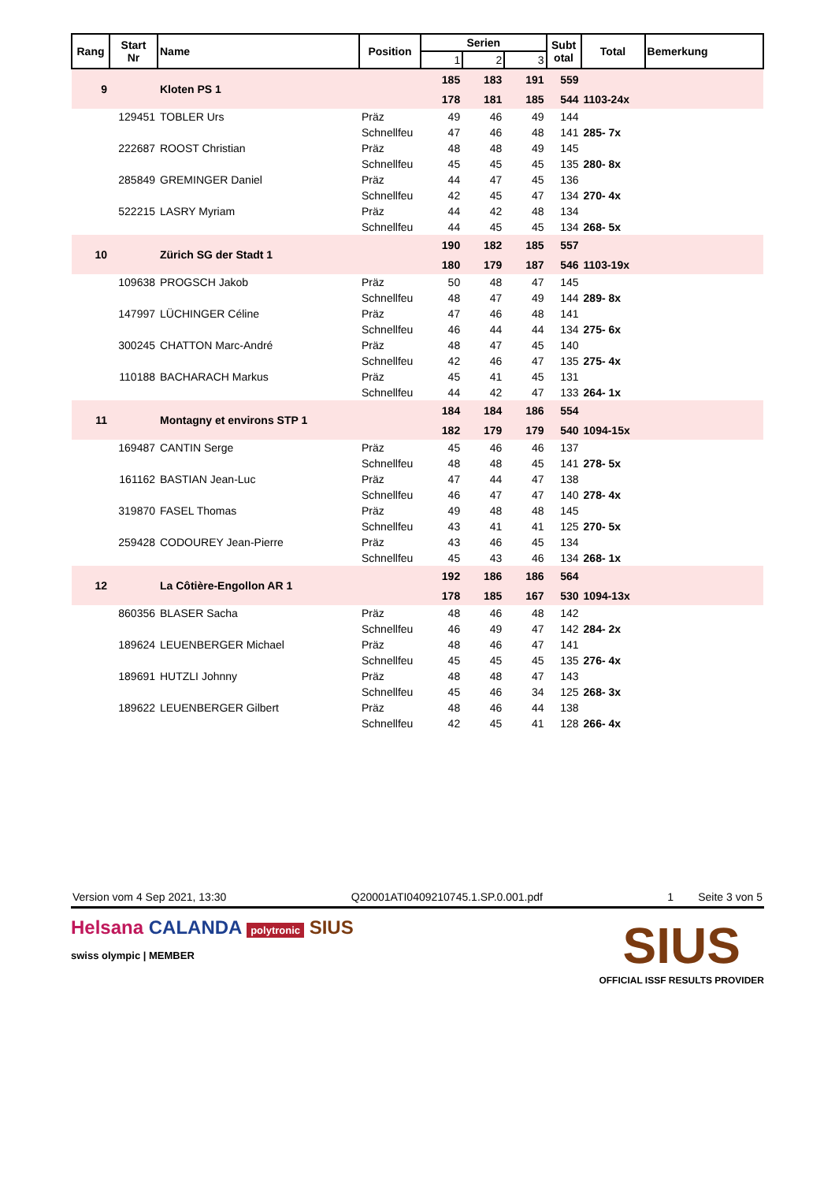| Rang | Start Nr | Name | Position | Serien | | | Subt otal | Total | Bemerkung |
| --- | --- | --- | --- | --- | --- | --- | --- | --- | --- |
| | | | | 1 | 2 | 3 | | | |
| 9 | | Kloten PS 1 | | 185 | 183 | 191 | 559 | | |
| | | | | 178 | 181 | 185 | 544 | 1103-24x | |
| | 129451 | TOBLER Urs | Präz | 49 | 46 | 49 | 144 | | |
| | | | Schnellfeu | 47 | 46 | 48 | 141 | 285- 7x | |
| | 222687 | ROOST Christian | Präz | 48 | 48 | 49 | 145 | | |
| | | | Schnellfeu | 45 | 45 | 45 | 135 | 280- 8x | |
| | 285849 | GREMINGER Daniel | Präz | 44 | 47 | 45 | 136 | | |
| | | | Schnellfeu | 42 | 45 | 47 | 134 | 270- 4x | |
| | 522215 | LASRY Myriam | Präz | 44 | 42 | 48 | 134 | | |
| | | | Schnellfeu | 44 | 45 | 45 | 134 | 268- 5x | |
| 10 | | Zürich SG der Stadt 1 | | 190 | 182 | 185 | 557 | | |
| | | | | 180 | 179 | 187 | 546 | 1103-19x | |
| | 109638 | PROGSCH Jakob | Präz | 50 | 48 | 47 | 145 | | |
| | | | Schnellfeu | 48 | 47 | 49 | 144 | 289- 8x | |
| | 147997 | LÜCHINGER Céline | Präz | 47 | 46 | 48 | 141 | | |
| | | | Schnellfeu | 46 | 44 | 44 | 134 | 275- 6x | |
| | 300245 | CHATTON Marc-André | Präz | 48 | 47 | 45 | 140 | | |
| | | | Schnellfeu | 42 | 46 | 47 | 135 | 275- 4x | |
| | 110188 | BACHARACH Markus | Präz | 45 | 41 | 45 | 131 | | |
| | | | Schnellfeu | 44 | 42 | 47 | 133 | 264- 1x | |
| 11 | | Montagny et environs STP 1 | | 184 | 184 | 186 | 554 | | |
| | | | | 182 | 179 | 179 | 540 | 1094-15x | |
| | 169487 | CANTIN Serge | Präz | 45 | 46 | 46 | 137 | | |
| | | | Schnellfeu | 48 | 48 | 45 | 141 | 278- 5x | |
| | 161162 | BASTIAN Jean-Luc | Präz | 47 | 44 | 47 | 138 | | |
| | | | Schnellfeu | 46 | 47 | 47 | 140 | 278- 4x | |
| | 319870 | FASEL Thomas | Präz | 49 | 48 | 48 | 145 | | |
| | | | Schnellfeu | 43 | 41 | 41 | 125 | 270- 5x | |
| | 259428 | CODOUREY Jean-Pierre | Präz | 43 | 46 | 45 | 134 | | |
| | | | Schnellfeu | 45 | 43 | 46 | 134 | 268- 1x | |
| 12 | | La Côtière-Engollon AR 1 | | 192 | 186 | 186 | 564 | | |
| | | | | 178 | 185 | 167 | 530 | 1094-13x | |
| | 860356 | BLASER Sacha | Präz | 48 | 46 | 48 | 142 | | |
| | | | Schnellfeu | 46 | 49 | 47 | 142 | 284- 2x | |
| | 189624 | LEUENBERGER Michael | Präz | 48 | 46 | 47 | 141 | | |
| | | | Schnellfeu | 45 | 45 | 45 | 135 | 276- 4x | |
| | 189691 | HUTZLI Johnny | Präz | 48 | 48 | 47 | 143 | | |
| | | | Schnellfeu | 45 | 46 | 34 | 125 | 268- 3x | |
| | 189622 | LEUENBERGER Gilbert | Präz | 48 | 46 | 44 | 138 | | |
| | | | Schnellfeu | 42 | 45 | 41 | 128 | 266- 4x | |
Version vom 4 Sep 2021, 13:30 Q20001ATI0409210745.1.SP.0.001.pdf 1 Seite 3 von 5
Helsana CALANDA polytronic SIUS
swiss olympic | MEMBER
SIUS
OFFICIAL ISSF RESULTS PROVIDER